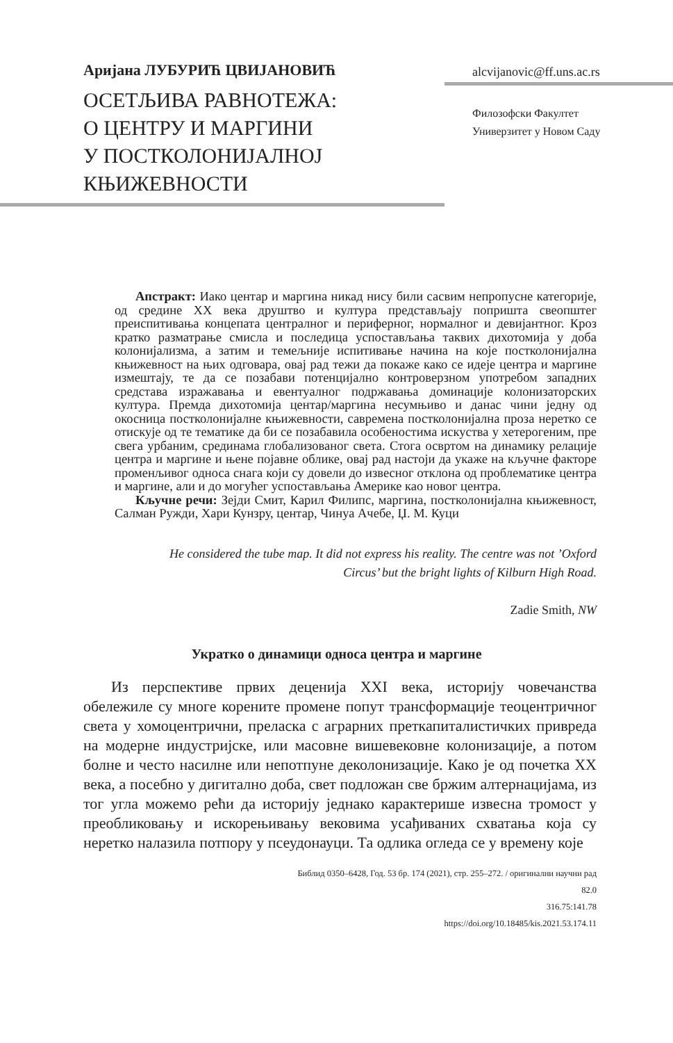Аријана ЛУБУРИЋ ЦВИЈАНОВИЋ
ОСЕТЉИВА РАВНОТЕЖА:
О ЦЕНТРУ И МАРГИНИ
У ПОСТКОЛОНИЈАЛНОЈ
КЊИЖЕВНОСТИ
alcvijanovic@ff.uns.ac.rs
Филозофски Факултет
Универзитет у Новом Саду
Апстракт: Иако центар и маргина никад нису били сасвим непропусне категорије, од средине XX века друштво и култура представљају попришта свеопштег преиспитивања концепата централног и периферног, нормалног и девијантног. Кроз кратко разматрање смисла и последица успостављања таквих дихотомија у доба колонијализма, а затим и темељније испитивање начина на које постколонијална књижевност на њих одговара, овај рад тежи да покаже како се идеје центра и маргине измештају, те да се позабави потенцијално контроверзном употребом западних средстава изражавања и евентуалног подржавања доминације колонизаторских култура. Премда дихотомија центар/маргина несумњиво и данас чини једну од окосница постколонијалне књижевности, савремена постколонијална проза неретко се отискује од те тематике да би се позабавила особеностима искуства у хетерогеним, пре свега урбаним, срединама глобализованог света. Стога освртом на динамику релације центра и маргине и њене појавне облике, овај рад настоји да укаже на кључне факторе променљивог односа снага који су довели до извесног отклона од проблематике центра и маргине, али и до могућег успостављања Америке као новог центра.
Кључне речи: Зејди Смит, Карил Филипс, маргина, постколонијална књижевност, Салман Ружди, Хари Кунзру, центар, Чинуа Ачебе, Џ. М. Куци
He considered the tube map. It did not express his reality. The centre was not ’Oxford Circus’ but the bright lights of Kilburn High Road.
Zadie Smith, NW
Укратко о динамици односа центра и маргине
Из перспективе првих деценија XXI века, историју човечанства обележиле су многе корените промене попут трансформације теоцентричног света у хомоцентрични, преласка с аграрних преткапиталистичких привреда на модерне индустријске, или масовне вишевековне колонизације, а потом болне и често насилне или непотпуне деколонизације. Како је од почетка XX века, а посебно у дигитално доба, свет подложан све бржим алтернацијама, из тог угла можемо рећи да историју једнако карактерише извесна тромост у преобликовању и искорењивању вековима усађиваних схватања која су неретко налазила потпору у псеудонауци. Та одлика огледа се у времену које
Библид 0350–6428, Год. 53 бр. 174 (2021), стр. 255–272. / оригинални научни рад
82.0
316.75:141.78
https://doi.org/10.18485/kis.2021.53.174.11